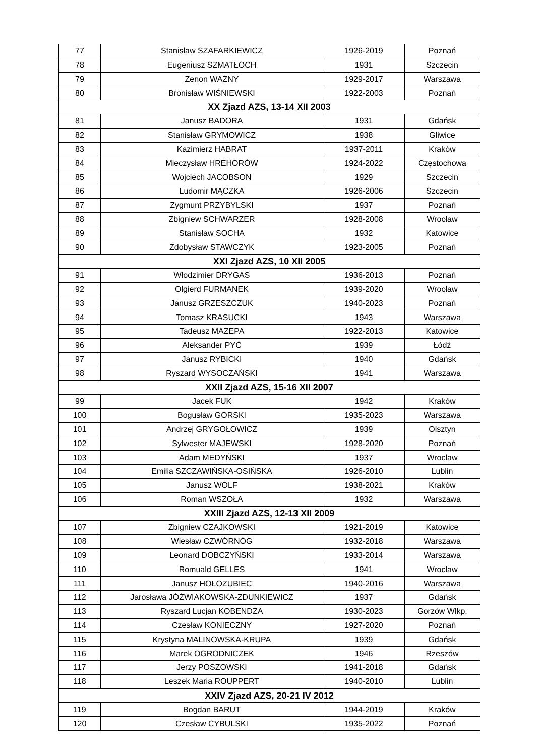| 77 | Stanisław SZAFARKIEWICZ | 1926-2019 | Poznań |
| 78 | Eugeniusz SZMATŁOCH | 1931 | Szczecin |
| 79 | Zenon WAŻNY | 1929-2017 | Warszawa |
| 80 | Bronisław WIŚNIEWSKI | 1922-2003 | Poznań |
| XX Zjazd AZS, 13-14 XII 2003 | | | |
| 81 | Janusz BADORA | 1931 | Gdańsk |
| 82 | Stanisław GRYMOWICZ | 1938 | Gliwice |
| 83 | Kazimierz HABRAT | 1937-2011 | Kraków |
| 84 | Mieczysław HREHORÓW | 1924-2022 | Częstochowa |
| 85 | Wojciech JACOBSON | 1929 | Szczecin |
| 86 | Ludomir MĄCZKA | 1926-2006 | Szczecin |
| 87 | Zygmunt PRZYBYLSKI | 1937 | Poznań |
| 88 | Zbigniew SCHWARZER | 1928-2008 | Wrocław |
| 89 | Stanisław SOCHA | 1932 | Katowice |
| 90 | Zdobysław STAWCZYK | 1923-2005 | Poznań |
| XXI Zjazd AZS, 10 XII 2005 | | | |
| 91 | Włodzimier DRYGAS | 1936-2013 | Poznań |
| 92 | Olgierd FURMANEK | 1939-2020 | Wrocław |
| 93 | Janusz GRZESZCZUK | 1940-2023 | Poznań |
| 94 | Tomasz KRASUCKI | 1943 | Warszawa |
| 95 | Tadeusz MAZEPA | 1922-2013 | Katowice |
| 96 | Aleksander PYĆ | 1939 | Łódź |
| 97 | Janusz RYBICKI | 1940 | Gdańsk |
| 98 | Ryszard WYSOCZAŃSKI | 1941 | Warszawa |
| XXII Zjazd AZS, 15-16 XII 2007 | | | |
| 99 | Jacek FUK | 1942 | Kraków |
| 100 | Bogusław GORSKI | 1935-2023 | Warszawa |
| 101 | Andrzej GRYGOŁOWICZ | 1939 | Olsztyn |
| 102 | Sylwester MAJEWSKI | 1928-2020 | Poznań |
| 103 | Adam MEDYŃSKI | 1937 | Wrocław |
| 104 | Emilia SZCZAWIŃSKA-OSIŃSKA | 1926-2010 | Lublin |
| 105 | Janusz WOLF | 1938-2021 | Kraków |
| 106 | Roman WSZOŁA | 1932 | Warszawa |
| XXIII Zjazd AZS, 12-13 XII 2009 | | | |
| 107 | Zbigniew CZAJKOWSKI | 1921-2019 | Katowice |
| 108 | Wiesław CZWÓRNÓG | 1932-2018 | Warszawa |
| 109 | Leonard DOBCZYŃSKI | 1933-2014 | Warszawa |
| 110 | Romuald GELLES | 1941 | Wrocław |
| 111 | Janusz HOŁOZUBIEC | 1940-2016 | Warszawa |
| 112 | Jarosława JÓŹWIAKOWSKA-ZDUNKIEWICZ | 1937 | Gdańsk |
| 113 | Ryszard Lucjan KOBENDZA | 1930-2023 | Gorzów Wlkp. |
| 114 | Czesław KONIECZNY | 1927-2020 | Poznań |
| 115 | Krystyna MALINOWSKA-KRUPA | 1939 | Gdańsk |
| 116 | Marek OGRODNICZEK | 1946 | Rzeszów |
| 117 | Jerzy POSZOWSKI | 1941-2018 | Gdańsk |
| 118 | Leszek Maria ROUPPERT | 1940-2010 | Lublin |
| XXIV Zjazd AZS, 20-21 IV 2012 | | | |
| 119 | Bogdan BARUT | 1944-2019 | Kraków |
| 120 | Czesław CYBULSKI | 1935-2022 | Poznań |